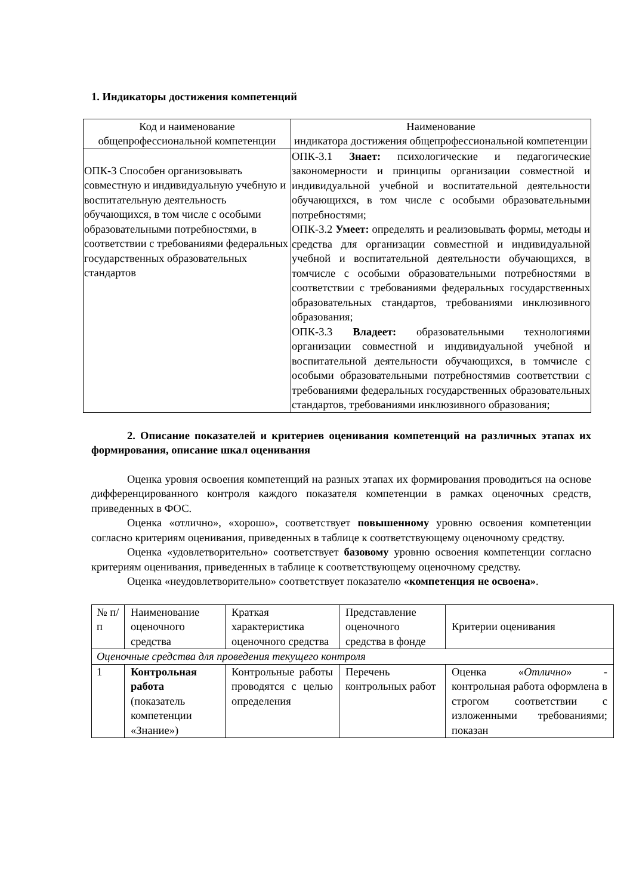1. Индикаторы достижения компетенций
| Код и наименование общепрофессиональной компетенции | Наименование индикатора достижения общепрофессиональной компетенции |
| ОПК-3 Способен организовывать совместную и индивидуальную учебную и воспитательную деятельность обучающихся, в том числе с особыми образовательными потребностями, в соответствии с требованиями федеральных государственных образовательных стандартов | ОПК-3.1 Знает: психологические и педагогические закономерности и принципы организации совместной и индивидуальной учебной и воспитательной деятельности обучающихся, в том числе с особыми образовательными потребностями; ОПК-3.2 Умеет: определять и реализовывать формы, методы и средства для организации совместной и индивидуальной учебной и воспитательной деятельности обучающихся, в томчисле с особыми образовательными потребностями в соответствии с требованиями федеральных государственных образовательных стандартов, требованиями инклюзивного образования; ОПК-3.3 Владеет: образовательными технологиями организации совместной и индивидуальной учебной и воспитательной деятельности обучающихся, в томчисле с особыми образовательными потребностямив соответствии с требованиями федеральных государственных образовательных стандартов, требованиями инклюзивного образования; |
2. Описание показателей и критериев оценивания компетенций на различных этапах их формирования, описание шкал оценивания
Оценка уровня освоения компетенций на разных этапах их формирования проводиться на основе дифференцированного контроля каждого показателя компетенции в рамках оценочных средств, приведенных в ФОС.
Оценка «отлично», «хорошо», соответствует повышенному уровню освоения компетенции согласно критериям оценивания, приведенных в таблице к соответствующему оценочному средству.
Оценка «удовлетворительно» соответствует базовому уровню освоения компетенции согласно критериям оценивания, приведенных в таблице к соответствующему оценочному средству.
Оценка «неудовлетворительно» соответствует показателю «компетенция не освоена».
| № п/п | Наименование оценочного средства | Краткая характеристика оценочного средства | Представление оценочного средства в фонде | Критерии оценивания |
| Оценочные средства для проведения текущего контроля | | | | |
| 1 | Контрольная работа (показатель компетенции «Знание») | Контрольные работы проводятся с целью определения | Перечень контрольных работ | Оценка « Отлично » - контрольная работа оформлена в строгом соответствии с изложенными требованиями; показан |